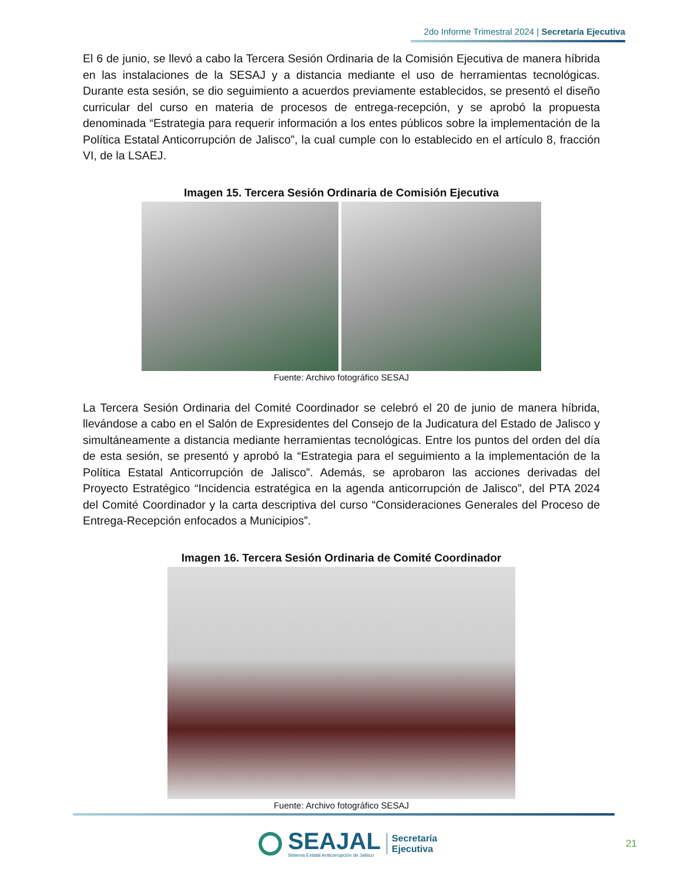2do Informe Trimestral 2024 | Secretaría Ejecutiva
El 6 de junio, se llevó a cabo la Tercera Sesión Ordinaria de la Comisión Ejecutiva de manera híbrida en las instalaciones de la SESAJ y a distancia mediante el uso de herramientas tecnológicas. Durante esta sesión, se dio seguimiento a acuerdos previamente establecidos, se presentó el diseño curricular del curso en materia de procesos de entrega-recepción, y se aprobó la propuesta denominada “Estrategia para requerir información a los entes públicos sobre la implementación de la Política Estatal Anticorrupción de Jalisco”, la cual cumple con lo establecido en el artículo 8, fracción VI, de la LSAEJ.
Imagen 15. Tercera Sesión Ordinaria de Comisión Ejecutiva
Fuente: Archivo fotográfico SESAJ
La Tercera Sesión Ordinaria del Comité Coordinador se celebró el 20 de junio de manera híbrida, llevándose a cabo en el Salón de Expresidentes del Consejo de la Judicatura del Estado de Jalisco y simultáneamente a distancia mediante herramientas tecnológicas. Entre los puntos del orden del día de esta sesión, se presentó y aprobó la “Estrategia para el seguimiento a la implementación de la Política Estatal Anticorrupción de Jalisco”. Además, se aprobaron las acciones derivadas del Proyecto Estratégico “Incidencia estratégica en la agenda anticorrupción de Jalisco”, del PTA 2024 del Comité Coordinador y la carta descriptiva del curso “Consideraciones Generales del Proceso de Entrega-Recepción enfocados a Municipios”.
Imagen 16. Tercera Sesión Ordinaria de Comité Coordinador
Fuente: Archivo fotográfico SESAJ
SEAJAL
Sistema Estatal Anticorrupción de Jalisco
Secretaría
Ejecutiva
21